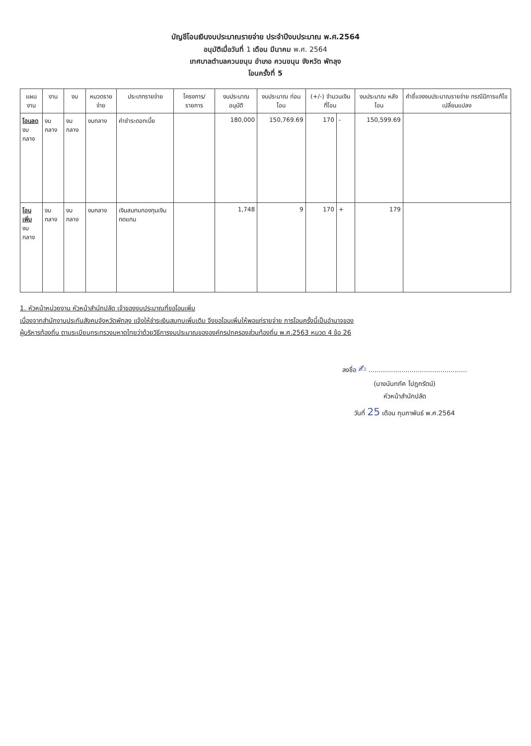บัญชีโอนเงินงบประมาณรายจ่าย ประจำปีงบประมาณ พ.ศ.2564
อนุมัติเมื่อวันที่ 1 เดือน มีนาคม พ.ศ. 2564
เทศบาลตำบลควนขนุน อำเภอ ควนขนุน จังหวัด พัทลุง
โอนครั้งที่ 5
| แผนงาน | งาน | งบ | หมวดรายจ่าย | ประเภทรายจ่าย | โครงการ/ รายการ | งบประมาณ อนุมัติ | งบประมาณ ก่อนโอน | (+/-) จำนวนเงิน ที่โอน | | งบประมาณ หลังโอน | คำชี้แจงงบประมาณรายจ่าย กรณีมีการแก้ไขเปลี่ยนแปลง |
| --- | --- | --- | --- | --- | --- | --- | --- | --- | --- | --- | --- |
| โอนลด งบกลาง | งบกลาง | งบกลาง | งบกลาง | ค่าชำระดอกเบี้ย | | 180,000 | 150,769.69 | 170 | - | 150,599.69 | |
| โอนเพิ่ม งบกลาง | งบกลาง | งบกลาง | งบกลาง | เงินสมทบกองทุนเงินทดแทน | | 1,748 | 9 | 170 | + | 179 | |
1. หัวหน้าหน่วยงาน หัวหน้าสำนักปลัด เจ้าของงบประมาณที่ขอโอนเพิ่ม
เนื่องจากสำนักงานประกันสังคมจังหวัดพัทลุง แจ้งให้ชำระเงินสมทบเพิ่มเติม จึงขอโอนเพิ่มให้พอแก่รายจ่าย การโอนครั้งนี้เป็นอำนาจของ
ผู้บริหารท้องถิ่น ตามระเบียบกระทรวงมหาดไทยว่าด้วยวิธีการงบประมาณขององค์กรปกครองส่วนท้องถิ่น พ.ศ.2563 หมวด 4 ข้อ 26
ลงชื่อ ✍ ................................................
(นางนันทภัค โปฎกรัตน์)
หัวหน้าสำนักปลัด
วันที่ 25 เดือน กุมภาพันธ์ พ.ศ.2564